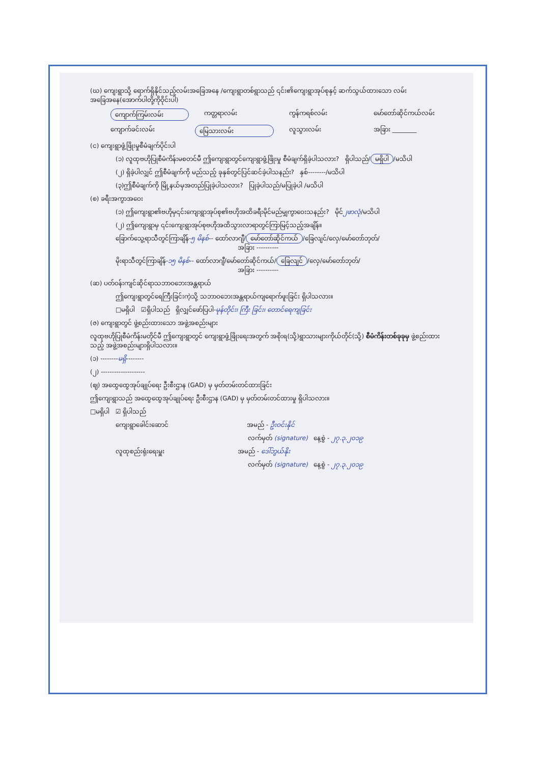(ဃ) ကျေးရွာသို့ ရောက်ရှိနိုင်သည့်လမ်းအခြေအနေ /ကျေးရွာတစ်ရွာသည် ၎င်း၏ကျေးရွာအုပ်စုနှင့် ဆက်သွယ်ထားသော လမ်းအခြေအနေ(အောက်ပါတို့ကိုဝိုင်းပါ)
ကျောက်ကြမ်းလမ်း ကတ္တရာလမ်း ကွန်ကရစ်လမ်း မော်တော်ဆိုင်ကယ်လမ်း
ကျောက်ခင်းလမ်း မြေသားလမ်း လူသွားလမ်း အခြား ________
(င) ကျေးရွာဖွံ့ဖြိုးမှုစီမံချက်ပိုင်းပါ
(၁) လူထုဗဟိုပြုစီမံကိန်းမစတင်မီ ဤကျေးရွာတွင်ကျေးရွာဖွံ့ဖြိုးမှု စီမံချက်ရှိခဲ့ပါသလား? ရှိပါသည်/ မရှိပါ /မသိပါ
(၂) ရှိခဲ့ပါလျှင် ဤစီမံချက်ကို မည်သည့် ခုနှစ်တွင်ပြင်ဆင်ခဲ့ပါသနည်း? နှစ်--------/မသိပါ
(၃)ဤစီမံချက်ကို မြို့နယ်မှအတည်ပြုခဲ့ပါသလား? ပြုခဲ့ပါသည်/မပြုခဲ့ပါ /မသိပါ
(စ) ခရီးအကွာအဝေး
(၁) ဤကျေးရွာ၏ဗဟိုမှ၎င်းကျေးရွာအုပ်စု၏ဗဟိုအထိခရီးမိုင်မည်မျှကွာဝေးသနည်း? မိုင်၂ဖာလုံ/မသိပါ
(၂) ဤကျေးရွာမှ ၎င်းကျေးရွာအုပ်စုဗဟိုအထိသွားလာရာတွင်ကြာမြင့်သည့်အချိန်။
ခြောက်သွေ့ရာသီတွင်ကြာချိန်-၅ မိနစ်-- ထော်လာဂျီ/ မော်တော်ဆိုင်ကယ် /ခြေလျင်/လှေ/မော်တော်ဘုတ်/
အခြား ----------
မိုးရာသီတွင်ကြာချိန်-၁၅ မိနစ်-- ထော်လာဂျီ/မော်တော်ဆိုင်ကယ်/ ခြေလျင် /လှေ/မော်တော်ဘုတ်/
အခြား ----------
(ဆ) ပတ်ဝန်းကျင်ဆိုင်ရာသဘာဝဘေးအန္တရာယ်
ဤကျေးရွာတွင်ရေကြီးခြင်းကဲ့သို့ သဘာဝဘေးအန္တရာယ်ကျရောက်ဖူးခြင်း ရှိပါသလား။
□မရှိပါ ☑ရှိပါသည် ရှိလျှင်ဖော်ပြပါ-မုန်တိုင်း၊ ကြီး ခြင်း၊ တောင်ရေကျခြင်း
(ဇ) ကျေးရွာတွင် ဖွဲ့စည်းထားသော အဖွဲ့အစည်းများ
လူထုဗဟိုပြုစီမံကိန်းမတိုင်မီ ဤကျေးရွာတွင် ကျေးရွာဖွံ့ဖြိုးရေးအတွက် အစိုးရ(သို့)ရွာသားများကိုယ်တိုင်(သို့) စီမံကိန်းတစ်ခုခုမှ ဖွဲ့စည်းထားသည့် အဖွဲ့အစည်းများရှိပါသလား။
(၁) --------မရှိ--------
(၂) --------------------
(ဈ) အထွေထွေအုပ်ချုပ်ရေး ဦးစီးဌာန (GAD) မှ မှတ်တမ်းတင်ထားခြင်း
ဤကျေးရွာသည် အထွေထွေအုပ်ချုပ်ရေး ဦးစီးဌာန (GAD) မှ မှတ်တမ်းတင်ထားမှု ရှိပါသလား။
□မရှိပါ ☑ ရှိပါသည်
ကျေးရွာခေါင်းဆောင် အမည် - ဦးဝင်းနိုင်
လက်မှတ် (signature) နေ့စွဲ - ၂၇.၃.၂၀၁၉
လူထုစည်းရုံးရေးမှူး အမည် - ဒေါ်ဘွယ်နိုး
လက်မှတ် (signature) နေ့စွဲ - ၂၇.၃.၂၀၁၉